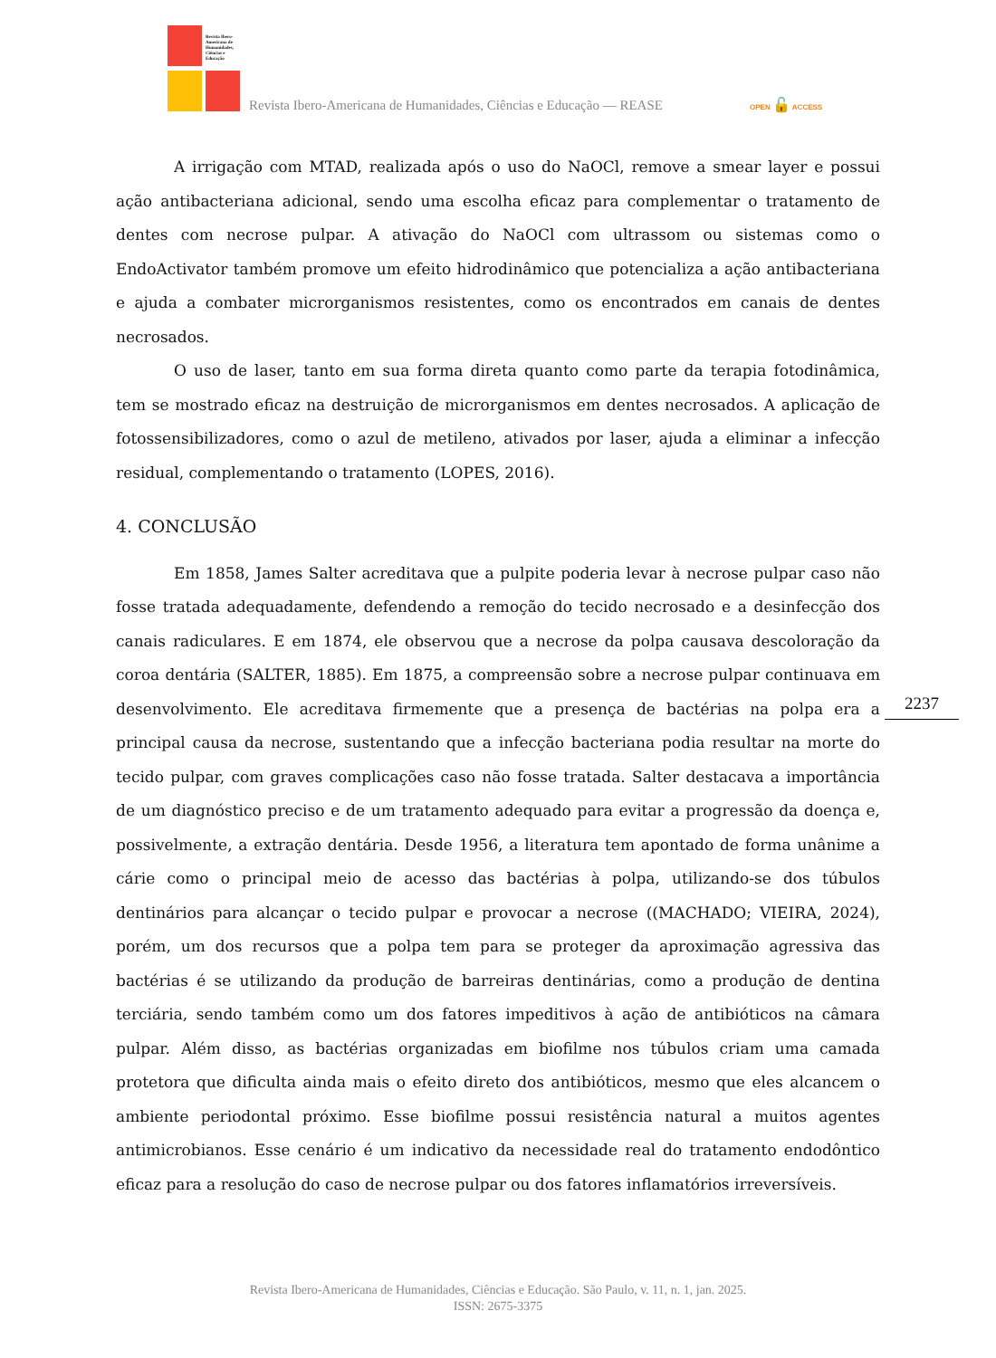Revista Ibero-
Americana de
Humanidades,
Ciências e
Educação
Revista Ibero-Americana de Humanidades, Ciências e Educação — REASE OPEN 🔓 ACCESS
A irrigação com MTAD, realizada após o uso do NaOCl, remove a smear layer e possui ação antibacteriana adicional, sendo uma escolha eficaz para complementar o tratamento de dentes com necrose pulpar. A ativação do NaOCl com ultrassom ou sistemas como o EndoActivator também promove um efeito hidrodinâmico que potencializa a ação antibacteriana e ajuda a combater microrganismos resistentes, como os encontrados em canais de dentes necrosados.
O uso de laser, tanto em sua forma direta quanto como parte da terapia fotodinâmica, tem se mostrado eficaz na destruição de microrganismos em dentes necrosados. A aplicação de fotossensibilizadores, como o azul de metileno, ativados por laser, ajuda a eliminar a infecção residual, complementando o tratamento (LOPES, 2016).
4. CONCLUSÃO
Em 1858, James Salter acreditava que a pulpite poderia levar à necrose pulpar caso não fosse tratada adequadamente, defendendo a remoção do tecido necrosado e a desinfecção dos canais radiculares. E em 1874, ele observou que a necrose da polpa causava descoloração da coroa dentária (SALTER, 1885). Em 1875, a compreensão sobre a necrose pulpar continuava em desenvolvimento. Ele acreditava firmemente que a presença de bactérias na polpa era a principal causa da necrose, sustentando que a infecção bacteriana podia resultar na morte do tecido pulpar, com graves complicações caso não fosse tratada. Salter destacava a importância de um diagnóstico preciso e de um tratamento adequado para evitar a progressão da doença e, possivelmente, a extração dentária. Desde 1956, a literatura tem apontado de forma unânime a cárie como o principal meio de acesso das bactérias à polpa, utilizando-se dos túbulos dentinários para alcançar o tecido pulpar e provocar a necrose ((MACHADO; VIEIRA, 2024), porém, um dos recursos que a polpa tem para se proteger da aproximação agressiva das bactérias é se utilizando da produção de barreiras dentinárias, como a produção de dentina terciária, sendo também como um dos fatores impeditivos à ação de antibióticos na câmara pulpar. Além disso, as bactérias organizadas em biofilme nos túbulos criam uma camada protetora que dificulta ainda mais o efeito direto dos antibióticos, mesmo que eles alcancem o ambiente periodontal próximo. Esse biofilme possui resistência natural a muitos agentes antimicrobianos. Esse cenário é um indicativo da necessidade real do tratamento endodôntico eficaz para a resolução do caso de necrose pulpar ou dos fatores inflamatórios irreversíveis.
2237
Revista Ibero-Americana de Humanidades, Ciências e Educação. São Paulo, v. 11, n. 1, jan. 2025.
ISSN: 2675-3375